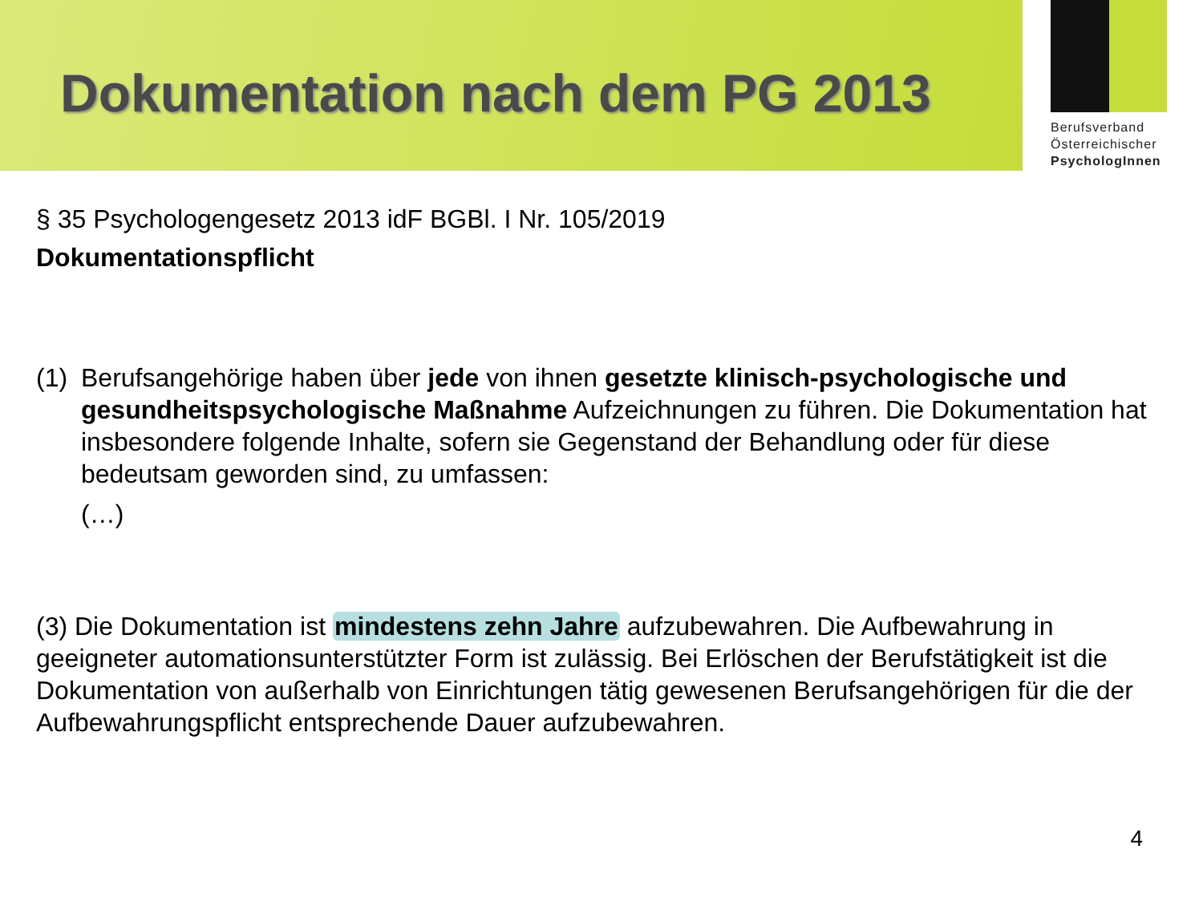Dokumentation nach dem PG 2013
Berufsverband
Österreichischer
PsychologInnen
§ 35 Psychologengesetz 2013 idF BGBl. I Nr. 105/2019
Dokumentationspflicht
(1)
Berufsangehörige haben über jede von ihnen gesetzte klinisch-psychologische und gesundheitspsychologische Maßnahme Aufzeichnungen zu führen. Die Dokumentation hat insbesondere folgende Inhalte, sofern sie Gegenstand der Behandlung oder für diese bedeutsam geworden sind, zu umfassen:
(…)
(3) Die Dokumentation ist mindestens zehn Jahre aufzubewahren. Die Aufbewahrung in geeigneter automationsunterstützter Form ist zulässig. Bei Erlöschen der Berufstätigkeit ist die Dokumentation von außerhalb von Einrichtungen tätig gewesenen Berufsangehörigen für die der Aufbewahrungspflicht entsprechende Dauer aufzubewahren.
4